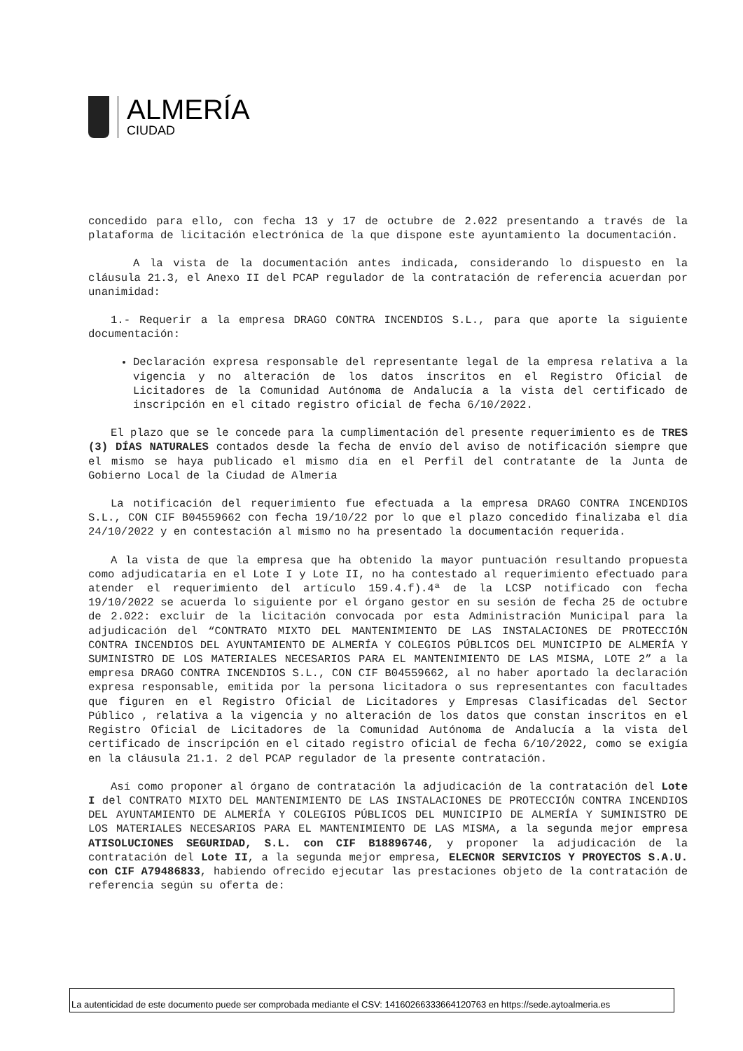ALMERÍA
CIUDAD
concedido para ello, con fecha 13 y 17 de octubre de 2.022 presentando a través de la plataforma de licitación electrónica de la que dispone este ayuntamiento la documentación.
A la vista de la documentación antes indicada, considerando lo dispuesto en la cláusula 21.3, el Anexo II del PCAP regulador de la contratación de referencia acuerdan por unanimidad:
1.- Requerir a la empresa DRAGO CONTRA INCENDIOS S.L., para que aporte la siguiente documentación:
Declaración expresa responsable del representante legal de la empresa relativa a la vigencia y no alteración de los datos inscritos en el Registro Oficial de Licitadores de la Comunidad Autónoma de Andalucía a la vista del certificado de inscripción en el citado registro oficial de fecha 6/10/2022.
El plazo que se le concede para la cumplimentación del presente requerimiento es de TRES (3) DÍAS NATURALES contados desde la fecha de envío del aviso de notificación siempre que el mismo se haya publicado el mismo día en el Perfil del contratante de la Junta de Gobierno Local de la Ciudad de Almería
La notificación del requerimiento fue efectuada a la empresa DRAGO CONTRA INCENDIOS S.L., CON CIF B04559662 con fecha 19/10/22 por lo que el plazo concedido finalizaba el día 24/10/2022 y en contestación al mismo no ha presentado la documentación requerida.
A la vista de que la empresa que ha obtenido la mayor puntuación resultando propuesta como adjudicataria en el Lote I y Lote II, no ha contestado al requerimiento efectuado para atender el requerimiento del artículo 159.4.f).4ª de la LCSP notificado con fecha 19/10/2022 se acuerda lo siguiente por el órgano gestor en su sesión de fecha 25 de octubre de 2.022: excluir de la licitación convocada por esta Administración Municipal para la adjudicación del “CONTRATO MIXTO DEL MANTENIMIENTO DE LAS INSTALACIONES DE PROTECCIÓN CONTRA INCENDIOS DEL AYUNTAMIENTO DE ALMERÍA Y COLEGIOS PÚBLICOS DEL MUNICIPIO DE ALMERÍA Y SUMINISTRO DE LOS MATERIALES NECESARIOS PARA EL MANTENIMIENTO DE LAS MISMA, LOTE 2” a la empresa DRAGO CONTRA INCENDIOS S.L., CON CIF B04559662, al no haber aportado la declaración expresa responsable, emitida por la persona licitadora o sus representantes con facultades que figuren en el Registro Oficial de Licitadores y Empresas Clasificadas del Sector Público , relativa a la vigencia y no alteración de los datos que constan inscritos en el Registro Oficial de Licitadores de la Comunidad Autónoma de Andalucía a la vista del certificado de inscripción en el citado registro oficial de fecha 6/10/2022, como se exigía en la cláusula 21.1. 2 del PCAP regulador de la presente contratación.
Así como proponer al órgano de contratación la adjudicación de la contratación del Lote I del CONTRATO MIXTO DEL MANTENIMIENTO DE LAS INSTALACIONES DE PROTECCIÓN CONTRA INCENDIOS DEL AYUNTAMIENTO DE ALMERÍA Y COLEGIOS PÚBLICOS DEL MUNICIPIO DE ALMERÍA Y SUMINISTRO DE LOS MATERIALES NECESARIOS PARA EL MANTENIMIENTO DE LAS MISMA, a la segunda mejor empresa ATISOLUCIONES SEGURIDAD, S.L. con CIF B18896746, y proponer la adjudicación de la contratación del Lote II, a la segunda mejor empresa, ELECNOR SERVICIOS Y PROYECTOS S.A.U. con CIF A79486833, habiendo ofrecido ejecutar las prestaciones objeto de la contratación de referencia según su oferta de:
La autenticidad de este documento puede ser comprobada mediante el CSV: 14160266333664120763 en https://sede.aytoalmeria.es